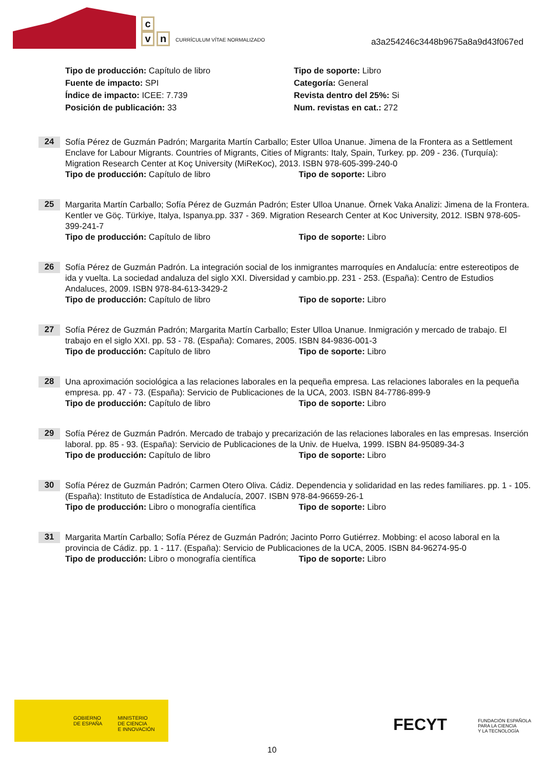c
v n
CURRÍCULUM VÍTAE NORMALIZADO
a3a254246c3448b9675a8a9d43f067ed
Tipo de producción: Capítulo de libro Tipo de soporte: Libro
Fuente de impacto: SPI Categoría: General
Índice de impacto: ICEE: 7.739 Revista dentro del 25%: Si
Posición de publicación: 33 Num. revistas en cat.: 272
24
Sofía Pérez de Guzmán Padrón; Margarita Martín Carballo; Ester Ulloa Unanue. Jimena de la Frontera as a Settlement Enclave for Labour Migrants. Countries of Migrants, Cities of Migrants: Italy, Spain, Turkey. pp. 209 - 236. (Turquía): Migration Research Center at Koç University (MiReKoc), 2013. ISBN 978-605-399-240-0
Tipo de producción: Capítulo de libro Tipo de soporte: Libro
25
Margarita Martín Carballo; Sofía Pérez de Guzmán Padrón; Ester Ulloa Unanue. Örnek Vaka Analizi: Jimena de la Frontera. Kentler ve Göç. Türkiye, Italya, Ispanya.pp. 337 - 369. Migration Research Center at Koc University, 2012. ISBN 978-605-399-241-7
Tipo de producción: Capítulo de libro Tipo de soporte: Libro
26
Sofía Pérez de Guzmán Padrón. La integración social de los inmigrantes marroquíes en Andalucía: entre estereotipos de ida y vuelta. La sociedad andaluza del siglo XXI. Diversidad y cambio.pp. 231 - 253. (España): Centro de Estudios Andaluces, 2009. ISBN 978-84-613-3429-2
Tipo de producción: Capítulo de libro Tipo de soporte: Libro
27
Sofía Pérez de Guzmán Padrón; Margarita Martín Carballo; Ester Ulloa Unanue. Inmigración y mercado de trabajo. El trabajo en el siglo XXI. pp. 53 - 78. (España): Comares, 2005. ISBN 84-9836-001-3
Tipo de producción: Capítulo de libro Tipo de soporte: Libro
28
Una aproximación sociológica a las relaciones laborales en la pequeña empresa. Las relaciones laborales en la pequeña empresa. pp. 47 - 73. (España): Servicio de Publicaciones de la UCA, 2003. ISBN 84-7786-899-9
Tipo de producción: Capítulo de libro Tipo de soporte: Libro
29
Sofía Pérez de Guzmán Padrón. Mercado de trabajo y precarización de las relaciones laborales en las empresas. Inserción laboral. pp. 85 - 93. (España): Servicio de Publicaciones de la Univ. de Huelva, 1999. ISBN 84-95089-34-3
Tipo de producción: Capítulo de libro Tipo de soporte: Libro
30
Sofía Pérez de Guzmán Padrón; Carmen Otero Oliva. Cádiz. Dependencia y solidaridad en las redes familiares. pp. 1 - 105. (España): Instituto de Estadística de Andalucía, 2007. ISBN 978-84-96659-26-1
Tipo de producción: Libro o monografía científica
Tipo de soporte: Libro
31
Margarita Martín Carballo; Sofía Pérez de Guzmán Padrón; Jacinto Porro Gutiérrez. Mobbing: el acoso laboral en la provincia de Cádiz. pp. 1 - 117. (España): Servicio de Publicaciones de la UCA, 2005. ISBN 84-96274-95-0
Tipo de producción: Libro o monografía científica
Tipo de soporte: Libro
GOBIERNO
DE ESPAÑA MINISTERIO
DE CIENCIA
E INNOVACIÓN
FECYT FUNDACIÓN ESPAÑOLA
PARA LA CIENCIA
Y LA TECNOLOGÍA
10